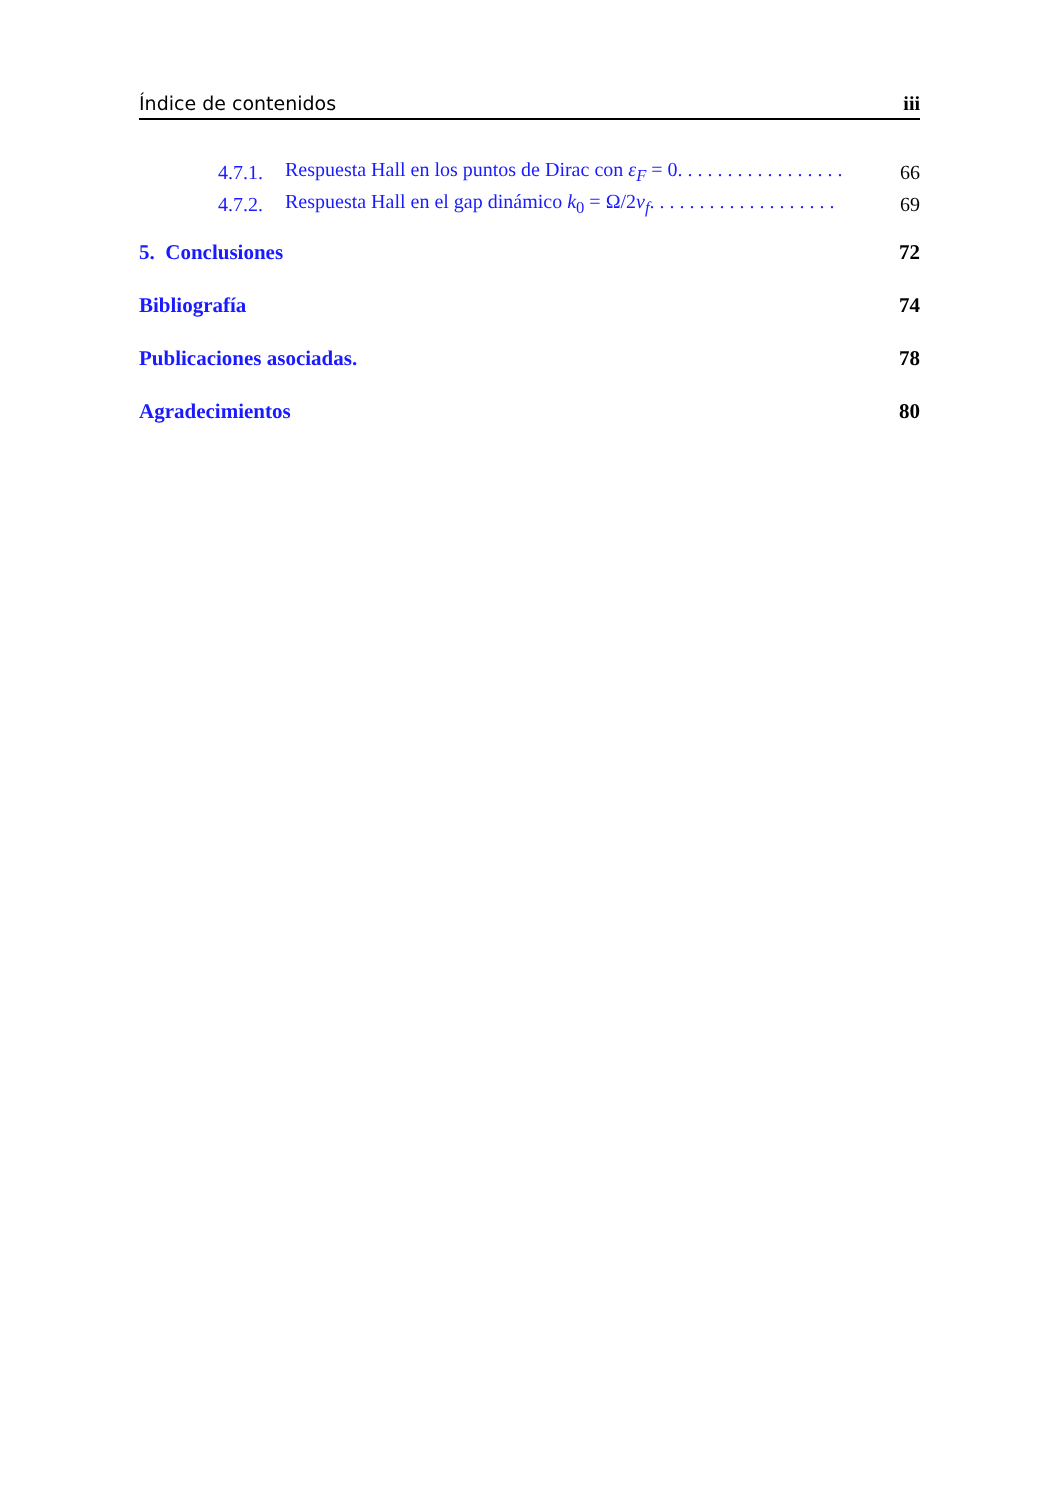Índice de contenidos iii
4.7.1. Respuesta Hall en los puntos de Dirac con ε<sub>F</sub> = 0. . . . . . . . . . . . . . . . . 66
4.7.2. Respuesta Hall en el gap dinámico k<sub>0</sub> = Ω/2v<sub>f</sub>. . . . . . . . . . . . . . . . . . . 69
5. Conclusiones 72
Bibliografía 74
Publicaciones asociadas. 78
Agradecimientos 80